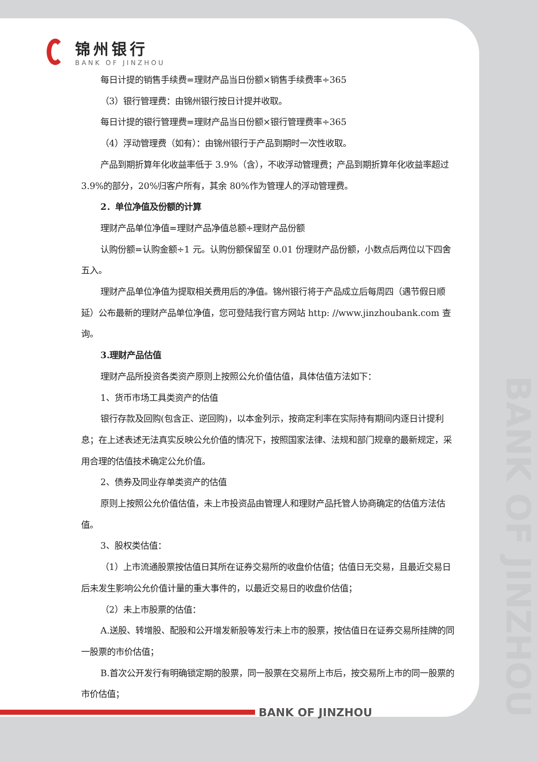BANK OF JINZHOU
锦州银行
BANK OF JINZHOU
每日计提的销售手续费=理财产品当日份额×销售手续费率÷365
（3）银行管理费：由锦州银行按日计提并收取。
每日计提的银行管理费=理财产品当日份额×银行管理费率÷365
（4）浮动管理费（如有）：由锦州银行于产品到期时一次性收取。
产品到期折算年化收益率低于 3.9%（含），不收浮动管理费；产品到期折算年化收益率超过 3.9%的部分，20%归客户所有，其余 80%作为管理人的浮动管理费。
2．单位净值及份额的计算
理财产品单位净值=理财产品净值总额÷理财产品份额
认购份额=认购金额÷1 元。认购份额保留至 0.01 份理财产品份额，小数点后两位以下四舍五入。
理财产品单位净值为提取相关费用后的净值。锦州银行将于产品成立后每周四（遇节假日顺延）公布最新的理财产品单位净值，您可登陆我行官方网站 http: //www.jinzhoubank.com 查询。
3.理财产品估值
理财产品所投资各类资产原则上按照公允价值估值，具体估值方法如下：
1、货币市场工具类资产的估值
银行存款及回购(包含正、逆回购)，以本金列示，按商定利率在实际持有期间内逐日计提利息；在上述表述无法真实反映公允价值的情况下，按照国家法律、法规和部门规章的最新规定，采用合理的估值技术确定公允价值。
2、债券及同业存单类资产的估值
原则上按照公允价值估值，未上市投资品由管理人和理财产品托管人协商确定的估值方法估值。
3、股权类估值：
（1）上市流通股票按估值日其所在证券交易所的收盘价估值；估值日无交易，且最近交易日后未发生影响公允价值计量的重大事件的，以最近交易日的收盘价估值；
（2）未上市股票的估值：
A.送股、转增股、配股和公开增发新股等发行未上市的股票，按估值日在证券交易所挂牌的同一股票的市价估值；
B.首次公开发行有明确锁定期的股票，同一股票在交易所上市后，按交易所上市的同一股票的市价估值；
BANK OF JINZHOU